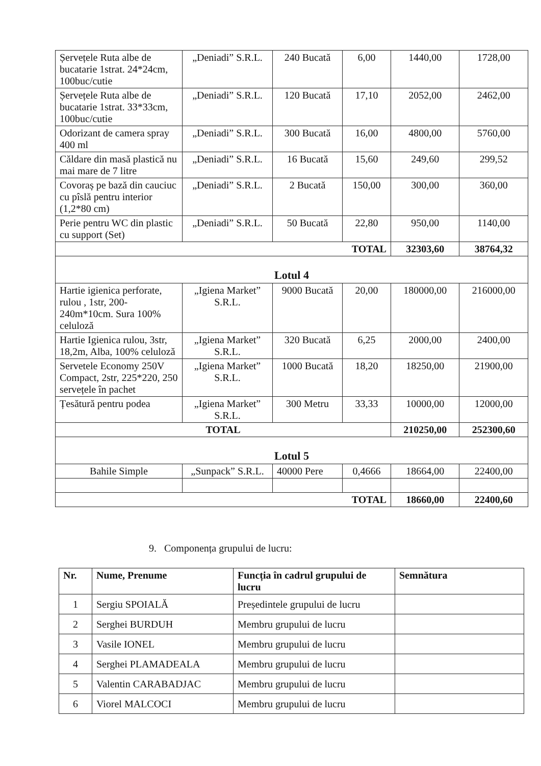| Șervețele Ruta albe de bucatarie 1strat. 24*24cm, 100buc/cutie | „Deniadi” S.R.L. | 240 Bucată | 6,00 | 1440,00 | 1728,00 |
| Șervețele Ruta albe de bucatarie 1strat. 33*33cm, 100buc/cutie | „Deniadi” S.R.L. | 120 Bucată | 17,10 | 2052,00 | 2462,00 |
| Odorizant de camera spray 400 ml | „Deniadi” S.R.L. | 300 Bucată | 16,00 | 4800,00 | 5760,00 |
| Căldare din masă plastică nu mai mare de 7 litre | „Deniadi” S.R.L. | 16 Bucată | 15,60 | 249,60 | 299,52 |
| Covoraș pe bază din cauciuc cu pîslă pentru interior (1,2*80 cm) | „Deniadi” S.R.L. | 2 Bucată | 150,00 | 300,00 | 360,00 |
| Perie pentru WC din plastic cu support (Set) | „Deniadi” S.R.L. | 50 Bucată | 22,80 | 950,00 | 1140,00 |
| TOTAL | | | | 32303,60 | 38764,32 |
| Lotul 4 | | | | | |
| Hartie igienica perforate, rulou , 1str, 200-240m*10cm. Sura 100% celuloză | „Igiena Market” S.R.L. | 9000 Bucată | 20,00 | 180000,00 | 216000,00 |
| Hartie Igienica rulou, 3str, 18,2m, Alba, 100% celuloză | „Igiena Market” S.R.L. | 320 Bucată | 6,25 | 2000,00 | 2400,00 |
| Servetele Economy 250V Compact, 2str, 225*220, 250 servețele în pachet | „Igiena Market” S.R.L. | 1000 Bucată | 18,20 | 18250,00 | 21900,00 |
| Țesătură pentru podea | „Igiena Market” S.R.L. | 300 Metru | 33,33 | 10000,00 | 12000,00 |
| TOTAL | | | | 210250,00 | 252300,60 |
| Lotul 5 | | | | | |
| Bahile Simple | „Sunpack” S.R.L. | 40000 Pere | 0,4666 | 18664,00 | 22400,00 |
| TOTAL | | | | 18660,00 | 22400,60 |
9. Componența grupului de lucru:
| Nr. | Nume, Prenume | Funcția în cadrul grupului de lucru | Semnătura |
| --- | --- | --- | --- |
| 1 | Sergiu SPOIALĂ | Președintele grupului de lucru | |
| 2 | Serghei BURDUH | Membru grupului de lucru | |
| 3 | Vasile IONEL | Membru grupului de lucru | |
| 4 | Serghei PLAMADEALA | Membru grupului de lucru | |
| 5 | Valentin CARABADJAC | Membru grupului de lucru | |
| 6 | Viorel MALCOCI | Membru grupului de lucru | |